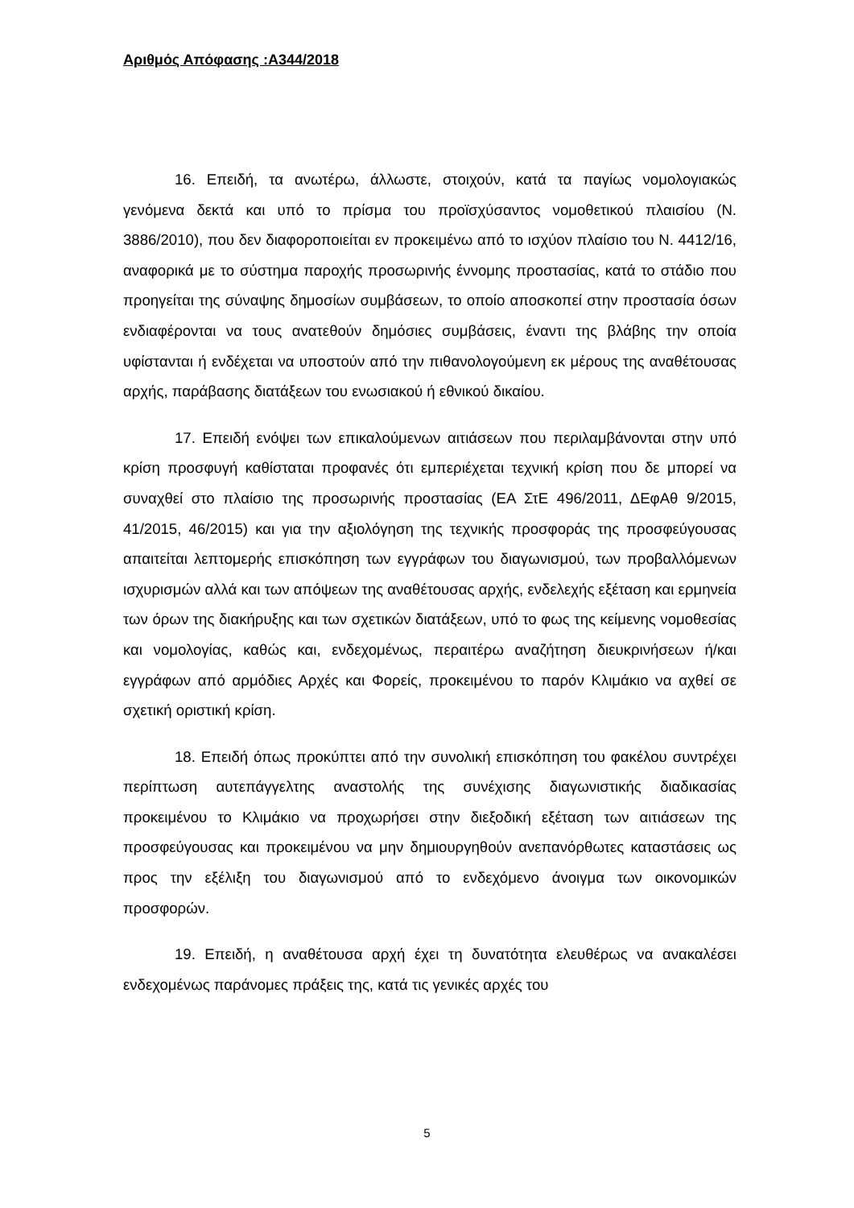Αριθμός Απόφασης :Α344/2018
16. Επειδή, τα ανωτέρω, άλλωστε, στοιχούν, κατά τα παγίως νομολογιακώς γενόμενα δεκτά και υπό το πρίσμα του προϊσχύσαντος νομοθετικού πλαισίου (Ν. 3886/2010), που δεν διαφοροποιείται εν προκειμένω από το ισχύον πλαίσιο του Ν. 4412/16, αναφορικά με το σύστημα παροχής προσωρινής έννομης προστασίας, κατά το στάδιο που προηγείται της σύναψης δημοσίων συμβάσεων, το οποίο αποσκοπεί στην προστασία όσων ενδιαφέρονται να τους ανατεθούν δημόσιες συμβάσεις, έναντι της βλάβης την οποία υφίστανται ή ενδέχεται να υποστούν από την πιθανολογούμενη εκ μέρους της αναθέτουσας αρχής, παράβασης διατάξεων του ενωσιακού ή εθνικού δικαίου.
17. Επειδή ενόψει των επικαλούμενων αιτιάσεων που περιλαμβάνονται στην υπό κρίση προσφυγή καθίσταται προφανές ότι εμπεριέχεται τεχνική κρίση που δε μπορεί να συναχθεί στο πλαίσιο της προσωρινής προστασίας (ΕΑ ΣτΕ 496/2011, ΔΕφΑθ 9/2015, 41/2015, 46/2015) και για την αξιολόγηση της τεχνικής προσφοράς της προσφεύγουσας απαιτείται λεπτομερής επισκόπηση των εγγράφων του διαγωνισμού, των προβαλλόμενων ισχυρισμών αλλά και των απόψεων της αναθέτουσας αρχής, ενδελεχής εξέταση και ερμηνεία των όρων της διακήρυξης και των σχετικών διατάξεων, υπό το φως της κείμενης νομοθεσίας και νομολογίας, καθώς και, ενδεχομένως, περαιτέρω αναζήτηση διευκρινήσεων ή/και εγγράφων από αρμόδιες Αρχές και Φορείς, προκειμένου το παρόν Κλιμάκιο να αχθεί σε σχετική οριστική κρίση.
18. Επειδή όπως προκύπτει από την συνολική επισκόπηση του φακέλου συντρέχει περίπτωση αυτεπάγγελτης αναστολής της συνέχισης διαγωνιστικής διαδικασίας προκειμένου το Κλιμάκιο να προχωρήσει στην διεξοδική εξέταση των αιτιάσεων της προσφεύγουσας και προκειμένου να μην δημιουργηθούν ανεπανόρθωτες καταστάσεις ως προς την εξέλιξη του διαγωνισμού από το ενδεχόμενο άνοιγμα των οικονομικών προσφορών.
19. Επειδή, η αναθέτουσα αρχή έχει τη δυνατότητα ελευθέρως να ανακαλέσει ενδεχομένως παράνομες πράξεις της, κατά τις γενικές αρχές του
5